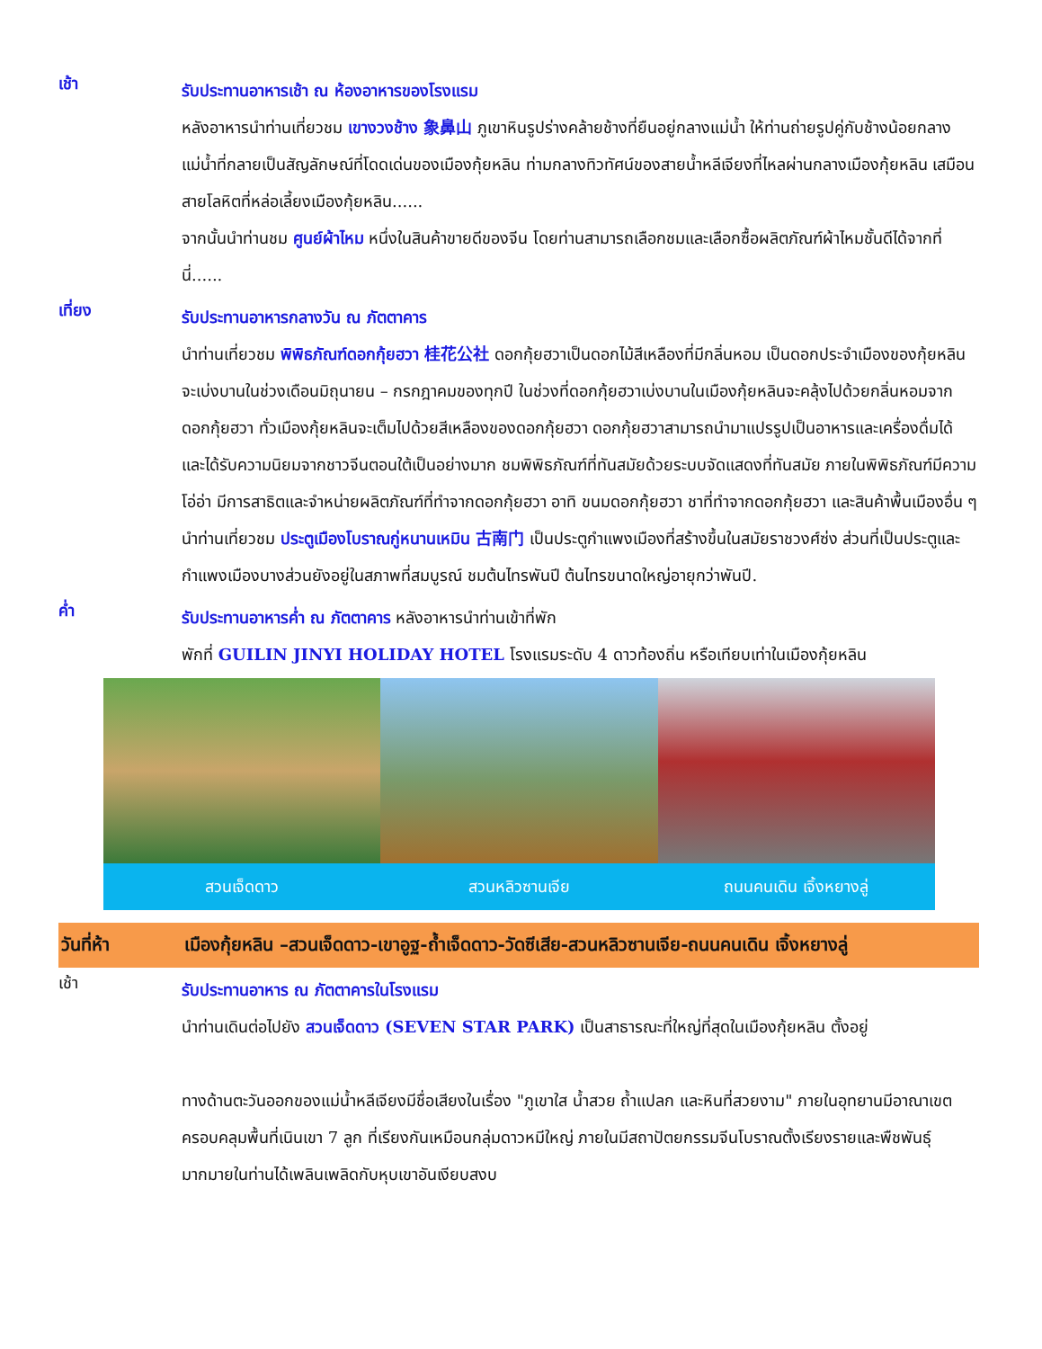เช้า
รับประทานอาหารเช้า ณ ห้องอาหารของโรงแรม
หลังอาหารนำท่านเที่ยวชม เขางวงช้าง 象鼻山 ภูเขาหินรูปร่างคล้ายช้างที่ยืนอยู่กลางแม่น้ำ ให้ท่านถ่ายรูปคู่กับช้างน้อยกลางแม่น้ำที่กลายเป็นสัญลักษณ์ที่โดดเด่นของเมืองกุ้ยหลิน ท่ามกลางทิวทัศน์ของสายน้ำหลีเจียงที่ไหลผ่านกลางเมืองกุ้ยหลิน เสมือนสายโลหิตที่หล่อเลี้ยงเมืองกุ้ยหลิน......
จากนั้นนำท่านชม ศูนย์ผ้าไหม หนึ่งในสินค้าขายดีของจีน โดยท่านสามารถเลือกชมและเลือกซื้อผลิตภัณฑ์ผ้าไหมชั้นดีได้จากที่นี่......
เที่ยง
รับประทานอาหารกลางวัน ณ ภัตตาคาร
นำท่านเที่ยวชม พิพิธภัณฑ์ดอกกุ้ยฮวา 桂花公社 ดอกกุ้ยฮวาเป็นดอกไม้สีเหลืองที่มีกลิ่นหอม เป็นดอกประจำเมืองของกุ้ยหลิน จะเบ่งบานในช่วงเดือนมิถุนายน – กรกฎาคมของทุกปี ในช่วงที่ดอกกุ้ยฮวาเบ่งบานในเมืองกุ้ยหลินจะคลุ้งไปด้วยกลิ่นหอมจากดอกกุ้ยฮวา ทั่วเมืองกุ้ยหลินจะเต็มไปด้วยสีเหลืองของดอกกุ้ยฮวา ดอกกุ้ยฮวาสามารถนำมาแปรรูปเป็นอาหารและเครื่องดื่มได้ และได้รับความนิยมจากชาวจีนตอนใต้เป็นอย่างมาก ชมพิพิธภัณฑ์ที่ทันสมัยด้วยระบบจัดแสดงที่ทันสมัย ภายในพิพิธภัณฑ์มีความโอ่อ่า มีการสาธิตและจำหน่ายผลิตภัณฑ์ที่ทำจากดอกกุ้ยฮวา อาทิ ขนมดอกกุ้ยฮวา ชาที่ทำจากดอกกุ้ยฮวา และสินค้าพื้นเมืองอื่น ๆ
นำท่านเที่ยวชม ประตูเมืองโบราณกู่หนานเหมิน 古南门 เป็นประตูกำแพงเมืองที่สร้างขึ้นในสมัยราชวงศ์ซ่ง ส่วนที่เป็นประตูและกำแพงเมืองบางส่วนยังอยู่ในสภาพที่สมบูรณ์ ชมต้นไทรพันปี ต้นไทรขนาดใหญ่อายุกว่าพันปี.
ค่ำ
รับประทานอาหารค่ำ ณ ภัตตาคาร หลังอาหารนำท่านเข้าที่พัก
พักที่ GUILIN JINYI HOLIDAY HOTEL โรงแรมระดับ 4 ดาวท้องถิ่น หรือเทียบเท่าในเมืองกุ้ยหลิน
สวนเจ็ดดาว สวนหลิวซานเจีย ถนนคนเดิน เจิ้งหยางลู่
วันที่ห้า เมืองกุ้ยหลิน –สวนเจ็ดดาว-เขาอูฐ-ถ้ำเจ็ดดาว-วัดซีเสีย-สวนหลิวซานเจีย-ถนนคนเดิน เจิ้งหยางลู่
เช้า
รับประทานอาหาร ณ ภัตตาคารในโรงแรม
นำท่านเดินต่อไปยัง สวนเจ็ดดาว (SEVEN STAR PARK) เป็นสาธารณะที่ใหญ่ที่สุดในเมืองกุ้ยหลิน ตั้งอยู่
ทางด้านตะวันออกของแม่น้ำหลีเจียงมีชื่อเสียงในเรื่อง "ภูเขาใส น้ำสวย ถ้ำแปลก และหินที่สวยงาม" ภายในอุทยานมีอาณาเขตครอบคลุมพื้นที่เนินเขา 7 ลูก ที่เรียงกันเหมือนกลุ่มดาวหมีใหญ่ ภายในมีสถาปัตยกรรมจีนโบราณตั้งเรียงรายและพืชพันธุ์มากมายในท่านได้เพลินเพลิดกับหุบเขาอันเงียบสงบ